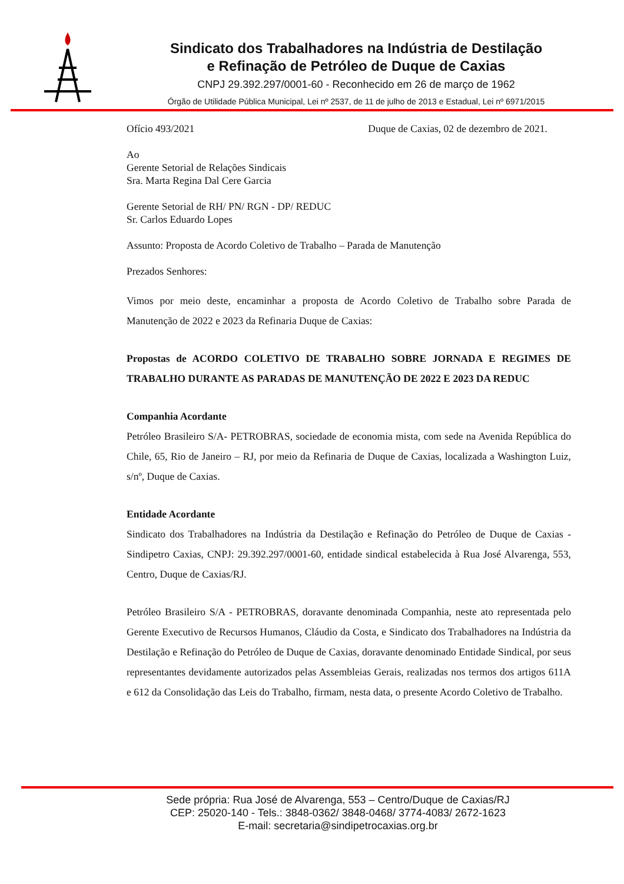Sindicato dos Trabalhadores na Indústria de Destilação
e Refinação de Petróleo de Duque de Caxias
CNPJ 29.392.297/0001-60 - Reconhecido em 26 de março de 1962
Órgão de Utilidade Pública Municipal, Lei nº 2537, de 11 de julho de 2013 e Estadual, Lei nº 6971/2015
Ofício 493/2021 Duque de Caxias, 02 de dezembro de 2021.
Ao
Gerente Setorial de Relações Sindicais
Sra. Marta Regina Dal Cere Garcia
Gerente Setorial de RH/ PN/ RGN - DP/ REDUC
Sr. Carlos Eduardo Lopes
Assunto: Proposta de Acordo Coletivo de Trabalho – Parada de Manutenção
Prezados Senhores:
Vimos por meio deste, encaminhar a proposta de Acordo Coletivo de Trabalho sobre Parada de Manutenção de 2022 e 2023 da Refinaria Duque de Caxias:
Propostas de ACORDO COLETIVO DE TRABALHO SOBRE JORNADA E REGIMES DE TRABALHO DURANTE AS PARADAS DE MANUTENÇÃO DE 2022 E 2023 DA REDUC
Companhia Acordante
Petróleo Brasileiro S/A- PETROBRAS, sociedade de economia mista, com sede na Avenida República do Chile, 65, Rio de Janeiro – RJ, por meio da Refinaria de Duque de Caxias, localizada a Washington Luiz, s/nº, Duque de Caxias.
Entidade Acordante
Sindicato dos Trabalhadores na Indústria da Destilação e Refinação do Petróleo de Duque de Caxias - Sindipetro Caxias, CNPJ: 29.392.297/0001-60, entidade sindical estabelecida à Rua José Alvarenga, 553, Centro, Duque de Caxias/RJ.
Petróleo Brasileiro S/A - PETROBRAS, doravante denominada Companhia, neste ato representada pelo Gerente Executivo de Recursos Humanos, Cláudio da Costa, e Sindicato dos Trabalhadores na Indústria da Destilação e Refinação do Petróleo de Duque de Caxias, doravante denominado Entidade Sindical, por seus representantes devidamente autorizados pelas Assembleias Gerais, realizadas nos termos dos artigos 611A e 612 da Consolidação das Leis do Trabalho, firmam, nesta data, o presente Acordo Coletivo de Trabalho.
Sede própria: Rua José de Alvarenga, 553 – Centro/Duque de Caxias/RJ
CEP: 25020-140 - Tels.: 3848-0362/ 3848-0468/ 3774-4083/ 2672-1623
E-mail: secretaria@sindipetrocaxias.org.br